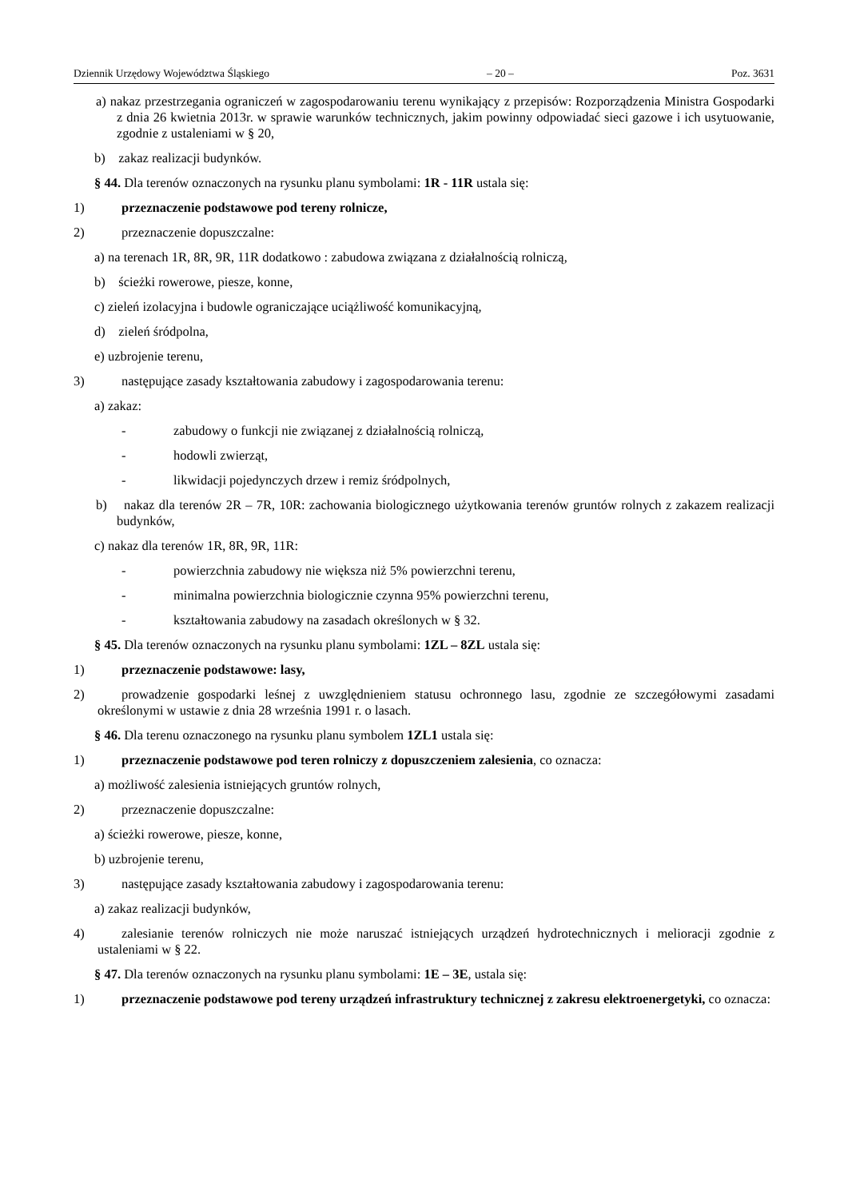Dziennik Urzędowy Województwa Śląskiego – 20 – Poz. 3631
a) nakaz przestrzegania ograniczeń w zagospodarowaniu terenu wynikający z przepisów: Rozporządzenia Ministra Gospodarki z dnia 26 kwietnia 2013r. w sprawie warunków technicznych, jakim powinny odpowiadać sieci gazowe i ich usytuowanie, zgodnie z ustaleniami w § 20,
b) zakaz realizacji budynków.
§ 44. Dla terenów oznaczonych na rysunku planu symbolami: 1R - 11R ustala się:
1) przeznaczenie podstawowe pod tereny rolnicze,
2) przeznaczenie dopuszczalne:
a) na terenach 1R, 8R, 9R, 11R dodatkowo : zabudowa związana z działalnością rolniczą,
b) ścieżki rowerowe, piesze, konne,
c) zieleń izolacyjna i budowle ograniczające uciążliwość komunikacyjną,
d) zieleń śródpolna,
e) uzbrojenie terenu,
3) następujące zasady kształtowania zabudowy i zagospodarowania terenu:
a) zakaz:
- zabudowy o funkcji nie związanej z działalnością rolniczą,
- hodowli zwierząt,
- likwidacji pojedynczych drzew i remiz śródpolnych,
b) nakaz dla terenów 2R – 7R, 10R: zachowania biologicznego użytkowania terenów gruntów rolnych z zakazem realizacji budynków,
c) nakaz dla terenów 1R, 8R, 9R, 11R:
- powierzchnia zabudowy nie większa niż 5% powierzchni terenu,
- minimalna powierzchnia biologicznie czynna 95% powierzchni terenu,
- kształtowania zabudowy na zasadach określonych w § 32.
§ 45. Dla terenów oznaczonych na rysunku planu symbolami: 1ZL – 8ZL ustala się:
1) przeznaczenie podstawowe: lasy,
2) prowadzenie gospodarki leśnej z uwzględnieniem statusu ochronnego lasu, zgodnie ze szczegółowymi zasadami określonymi w ustawie z dnia 28 września 1991 r. o lasach.
§ 46. Dla terenu oznaczonego na rysunku planu symbolem 1ZL1 ustala się:
1) przeznaczenie podstawowe pod teren rolniczy z dopuszczeniem zalesienia, co oznacza:
a) możliwość zalesienia istniejących gruntów rolnych,
2) przeznaczenie dopuszczalne:
a) ścieżki rowerowe, piesze, konne,
b) uzbrojenie terenu,
3) następujące zasady kształtowania zabudowy i zagospodarowania terenu:
a) zakaz realizacji budynków,
4) zalesianie terenów rolniczych nie może naruszać istniejących urządzeń hydrotechnicznych i melioracji zgodnie z ustaleniami w § 22.
§ 47. Dla terenów oznaczonych na rysunku planu symbolami: 1E – 3E, ustala się:
1) przeznaczenie podstawowe pod tereny urządzeń infrastruktury technicznej z zakresu elektroenergetyki, co oznacza: